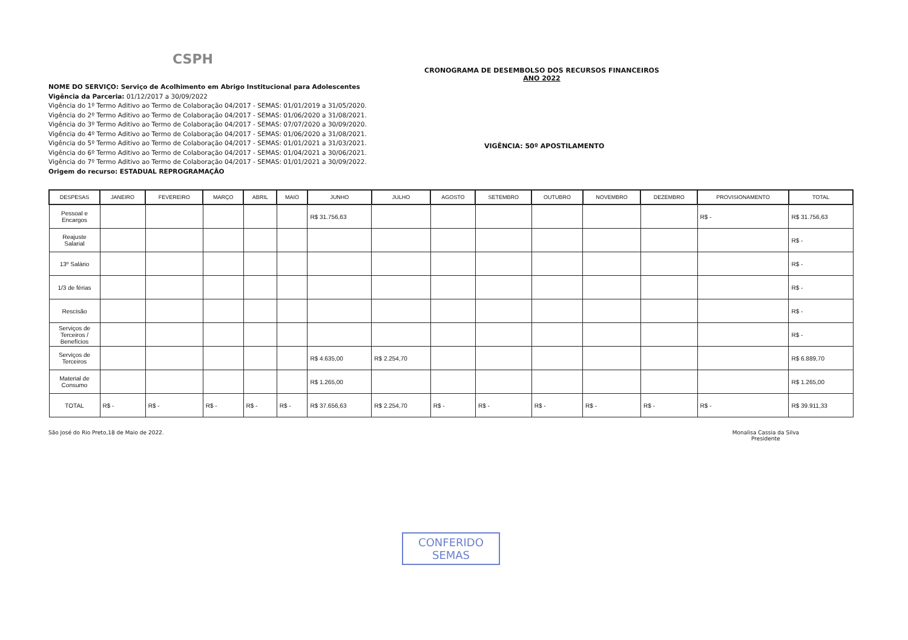CSPH
CRONOGRAMA DE DESEMBOLSO DOS RECURSOS FINANCEIROS
ANO 2022
NOME DO SERVIÇO: Serviço de Acolhimento em Abrigo Institucional para Adolescentes
Vigência da Parceria: 01/12/2017 a 30/09/2022
Vigência do 1º Termo Aditivo ao Termo de Colaboração 04/2017 - SEMAS: 01/01/2019 a 31/05/2020.
Vigência do 2º Termo Aditivo ao Termo de Colaboração 04/2017 - SEMAS: 01/06/2020 a 31/08/2021.
Vigência do 3º Termo Aditivo ao Termo de Colaboração 04/2017 - SEMAS: 07/07/2020 a 30/09/2020.
Vigência do 4º Termo Aditivo ao Termo de Colaboração 04/2017 - SEMAS: 01/06/2020 a 31/08/2021.
Vigência do 5º Termo Aditivo ao Termo de Colaboração 04/2017 - SEMAS: 01/01/2021 a 31/03/2021.
Vigência do 6º Termo Aditivo ao Termo de Colaboração 04/2017 - SEMAS: 01/04/2021 a 30/06/2021.
Vigência do 7º Termo Aditivo ao Termo de Colaboração 04/2017 - SEMAS: 01/01/2021 a 30/09/2022.
Origem do recurso: ESTADUAL REPROGRAMAÇÃO
VIGÊNCIA: 50º APOSTILAMENTO
| DESPESAS | JANEIRO | FEVEREIRO | MARÇO | ABRIL | MAIO | JUNHO | JULHO | AGOSTO | SETEMBRO | OUTUBRO | NOVEMBRO | DEZEMBRO | PROVISIONAMENTO | TOTAL |
| --- | --- | --- | --- | --- | --- | --- | --- | --- | --- | --- | --- | --- | --- | --- |
| Pessoal e Encargos | | | | | | R$ 31.756,63 | | | | | | | R$ - | R$ 31.756,63 |
| Reajuste Salarial | | | | | | | | | | | | | | R$ - |
| 13º Salário | | | | | | | | | | | | | | R$ - |
| 1/3 de férias | | | | | | | | | | | | | | R$ - |
| Rescisão | | | | | | | | | | | | | | R$ - |
| Serviços de Terceiros / Benefícios | | | | | | | | | | | | | | R$ - |
| Serviços de Terceiros | | | | | | R$ 4.635,00 | R$ 2.254,70 | | | | | | | R$ 6.889,70 |
| Material de Consumo | | | | | | R$ 1.265,00 | | | | | | | | R$ 1.265,00 |
| TOTAL | R$ - | R$ - | R$ - | R$ - | R$ - | R$ 37.656,63 | R$ 2.254,70 | R$ - | R$ - | R$ - | R$ - | R$ - | R$ - | R$ 39.911,33 |
São José do Rio Preto,18 de Maio de 2022.
Monalisa Cassia da Silva
Presidente
CONFERIDO
SEMAS